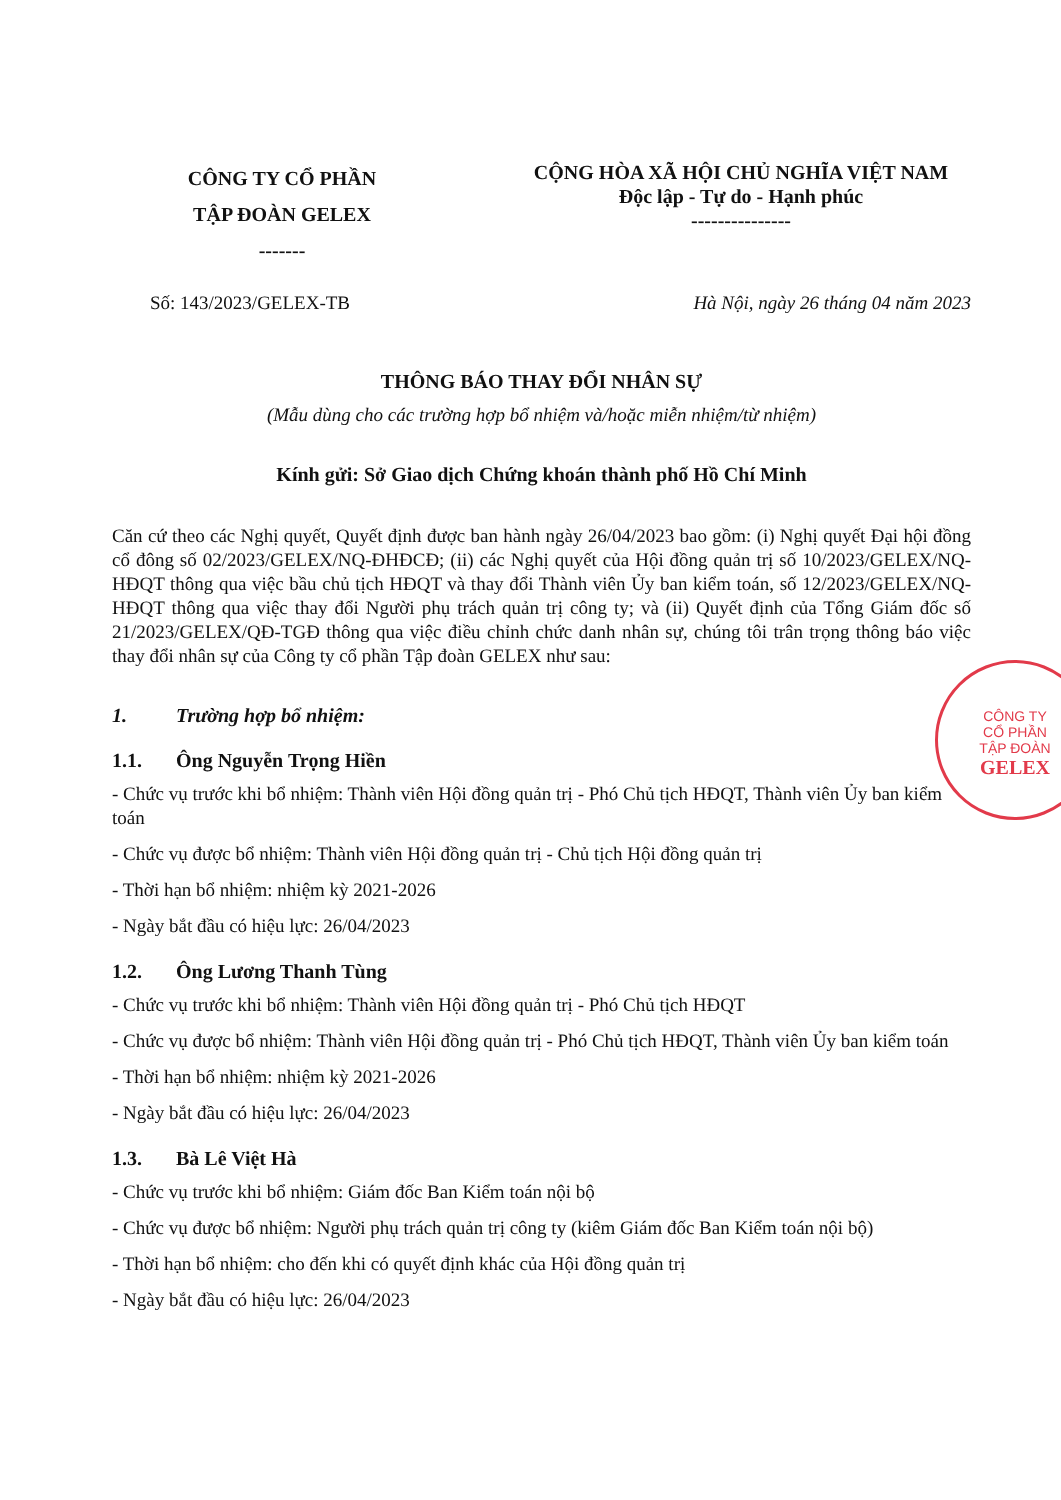CÔNG TY CỔ PHẦN
TẬP ĐOÀN GELEX
-------
CỘNG HÒA XÃ HỘI CHỦ NGHĨA VIỆT NAM
Độc lập - Tự do - Hạnh phúc
---------------
Số: 143/2023/GELEX-TB Hà Nội, ngày 26 tháng 04 năm 2023
THÔNG BÁO THAY ĐỔI NHÂN SỰ
(Mẫu dùng cho các trường hợp bổ nhiệm và/hoặc miễn nhiệm/từ nhiệm)
Kính gửi: Sở Giao dịch Chứng khoán thành phố Hồ Chí Minh
Căn cứ theo các Nghị quyết, Quyết định được ban hành ngày 26/04/2023 bao gồm: (i) Nghị quyết Đại hội đồng cổ đông số 02/2023/GELEX/NQ-ĐHĐCĐ; (ii) các Nghị quyết của Hội đồng quản trị số 10/2023/GELEX/NQ-HĐQT thông qua việc bầu chủ tịch HĐQT và thay đổi Thành viên Ủy ban kiểm toán, số 12/2023/GELEX/NQ-HĐQT thông qua việc thay đổi Người phụ trách quản trị công ty; và (ii) Quyết định của Tổng Giám đốc số 21/2023/GELEX/QĐ-TGĐ thông qua việc điều chỉnh chức danh nhân sự, chúng tôi trân trọng thông báo việc thay đổi nhân sự của Công ty cổ phần Tập đoàn GELEX như sau:
1. Trường hợp bổ nhiệm:
1.1. Ông Nguyễn Trọng Hiền
- Chức vụ trước khi bổ nhiệm: Thành viên Hội đồng quản trị - Phó Chủ tịch HĐQT, Thành viên Ủy ban kiểm toán
- Chức vụ được bổ nhiệm: Thành viên Hội đồng quản trị - Chủ tịch Hội đồng quản trị
- Thời hạn bổ nhiệm: nhiệm kỳ 2021-2026
- Ngày bắt đầu có hiệu lực: 26/04/2023
1.2. Ông Lương Thanh Tùng
- Chức vụ trước khi bổ nhiệm: Thành viên Hội đồng quản trị - Phó Chủ tịch HĐQT
- Chức vụ được bổ nhiệm: Thành viên Hội đồng quản trị - Phó Chủ tịch HĐQT, Thành viên Ủy ban kiểm toán
- Thời hạn bổ nhiệm: nhiệm kỳ 2021-2026
- Ngày bắt đầu có hiệu lực: 26/04/2023
1.3. Bà Lê Việt Hà
- Chức vụ trước khi bổ nhiệm: Giám đốc Ban Kiểm toán nội bộ
- Chức vụ được bổ nhiệm: Người phụ trách quản trị công ty (kiêm Giám đốc Ban Kiểm toán nội bộ)
- Thời hạn bổ nhiệm: cho đến khi có quyết định khác của Hội đồng quản trị
- Ngày bắt đầu có hiệu lực: 26/04/2023
CÔNG TY
CỔ PHẦN
TẬP ĐOÀN
GELEX